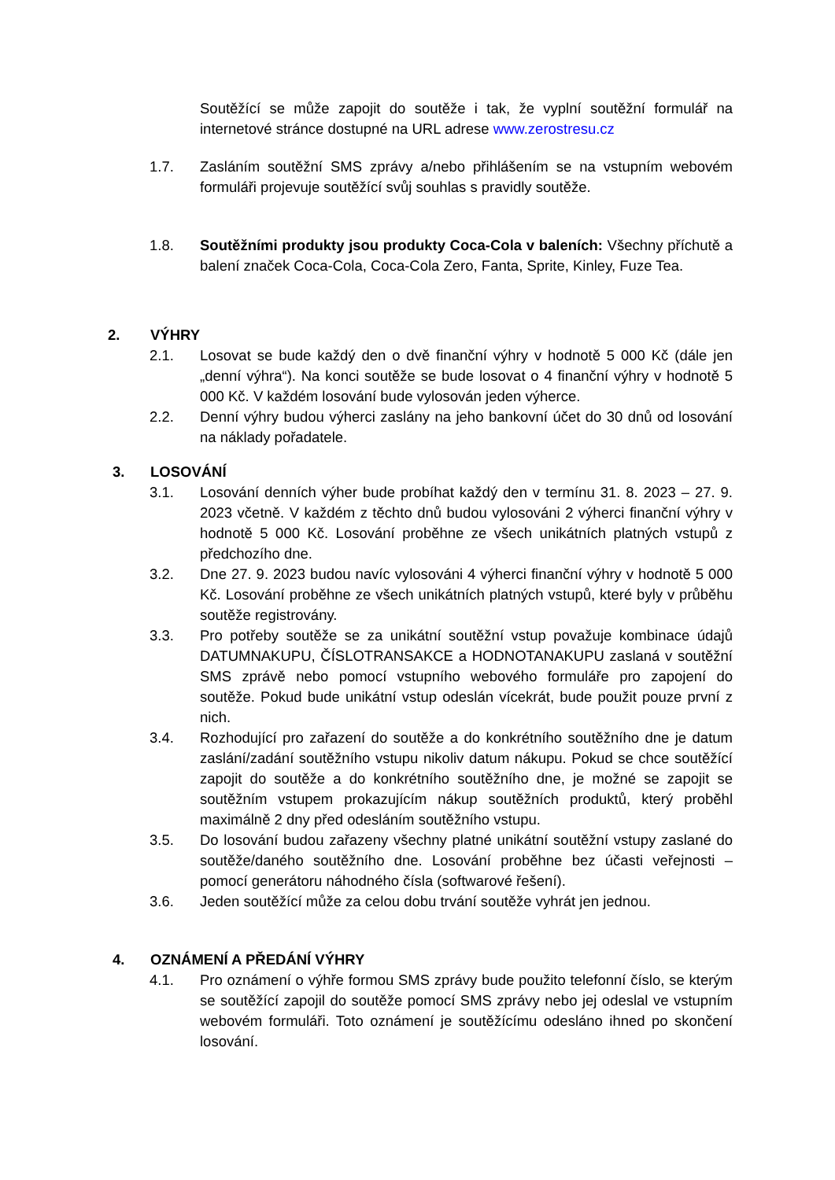Soutěžící se může zapojit do soutěže i tak, že vyplní soutěžní formulář na internetové stránce dostupné na URL adrese www.zerostresu.cz
1.7. Zasláním soutěžní SMS zprávy a/nebo přihlášením se na vstupním webovém formuláři projevuje soutěžící svůj souhlas s pravidly soutěže.
1.8. Soutěžními produkty jsou produkty Coca-Cola v baleních: Všechny příchutě a balení značek Coca-Cola, Coca-Cola Zero, Fanta, Sprite, Kinley, Fuze Tea.
2. VÝHRY
2.1. Losovat se bude každý den o dvě finanční výhry v hodnotě 5 000 Kč (dále jen „denní výhra“). Na konci soutěže se bude losovat o 4 finanční výhry v hodnotě 5 000 Kč. V každém losování bude vylosován jeden výherce.
2.2. Denní výhry budou výherci zaslány na jeho bankovní účet do 30 dnů od losování na náklady pořadatele.
3. LOSOVÁNÍ
3.1. Losování denních výher bude probíhat každý den v termínu 31. 8. 2023 – 27. 9. 2023 včetně. V každém z těchto dnů budou vylosováni 2 výherci finanční výhry v hodnotě 5 000 Kč. Losování proběhne ze všech unikátních platných vstupů z předchozího dne.
3.2. Dne 27. 9. 2023 budou navíc vylosováni 4 výherci finanční výhry v hodnotě 5 000 Kč. Losování proběhne ze všech unikátních platných vstupů, které byly v průběhu soutěže registrovány.
3.3. Pro potřeby soutěže se za unikátní soutěžní vstup považuje kombinace údajů DATUMNAKUPU, ČÍSLOTRANSAKCE a HODNOTANAKUPU zaslaná v soutěžní SMS zprávě nebo pomocí vstupního webového formuláře pro zapojení do soutěže. Pokud bude unikátní vstup odeslán vícekrát, bude použit pouze první z nich.
3.4. Rozhodující pro zařazení do soutěže a do konkrétního soutěžního dne je datum zaslání/zadání soutěžního vstupu nikoliv datum nákupu. Pokud se chce soutěžící zapojit do soutěže a do konkrétního soutěžního dne, je možné se zapojit se soutěžním vstupem prokazujícím nákup soutěžních produktů, který proběhl maximálně 2 dny před odesláním soutěžního vstupu.
3.5. Do losování budou zařazeny všechny platné unikátní soutěžní vstupy zaslané do soutěže/daného soutěžního dne. Losování proběhne bez účasti veřejnosti – pomocí generátoru náhodného čísla (softwarové řešení).
3.6. Jeden soutěžící může za celou dobu trvání soutěže vyhrát jen jednou.
4. OZNÁMENÍ A PŘEDÁNÍ VÝHRY
4.1. Pro oznámení o výhře formou SMS zprávy bude použito telefonní číslo, se kterým se soutěžící zapojil do soutěže pomocí SMS zprávy nebo jej odeslal ve vstupním webovém formuláři. Toto oznámení je soutěžícímu odesláno ihned po skončení losování.